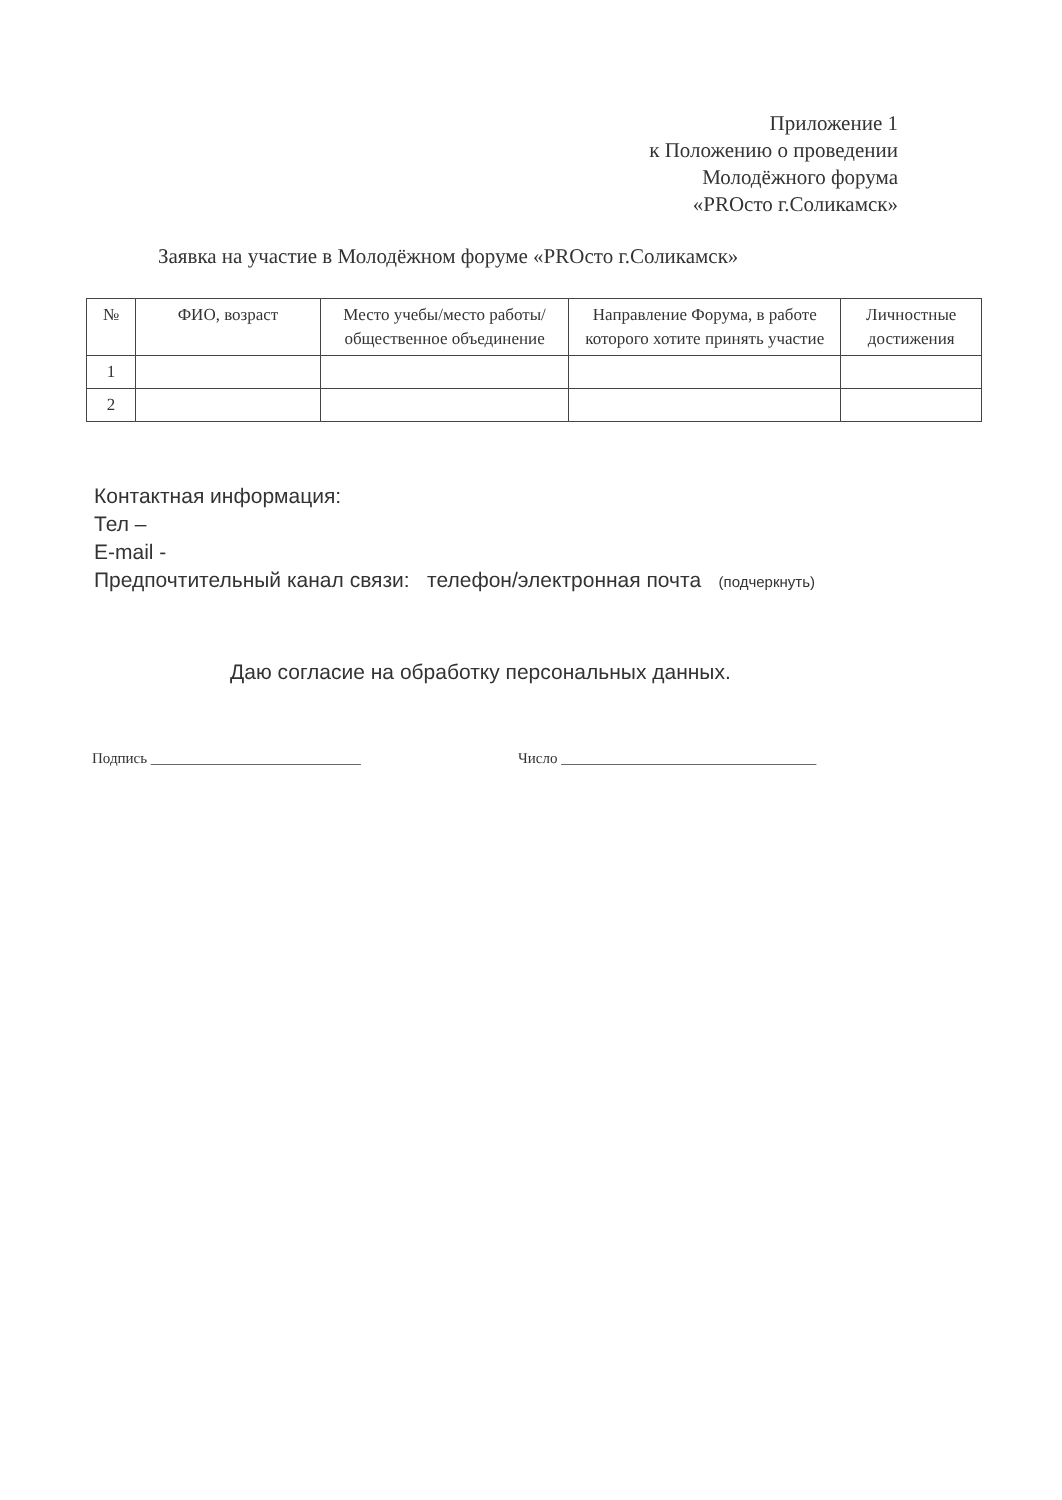Приложение 1
к Положению о проведении
Молодёжного форума
«PROсто г.Соликамск»
Заявка на участие в Молодёжном форуме «PROсто г.Соликамск»
| № | ФИО, возраст | Место учебы/место работы/общественное объединение | Направление Форума, в работе которого хотите принять участие | Личностные достижения |
| --- | --- | --- | --- | --- |
| 1 | | | | |
| 2 | | | | |
Контактная информация:
Тел –
E-mail -
Предпочтительный канал связи: телефон/электронная почта (подчеркнуть)
Даю согласие на обработку персональных данных.
Подпись ____________________________
Число __________________________________